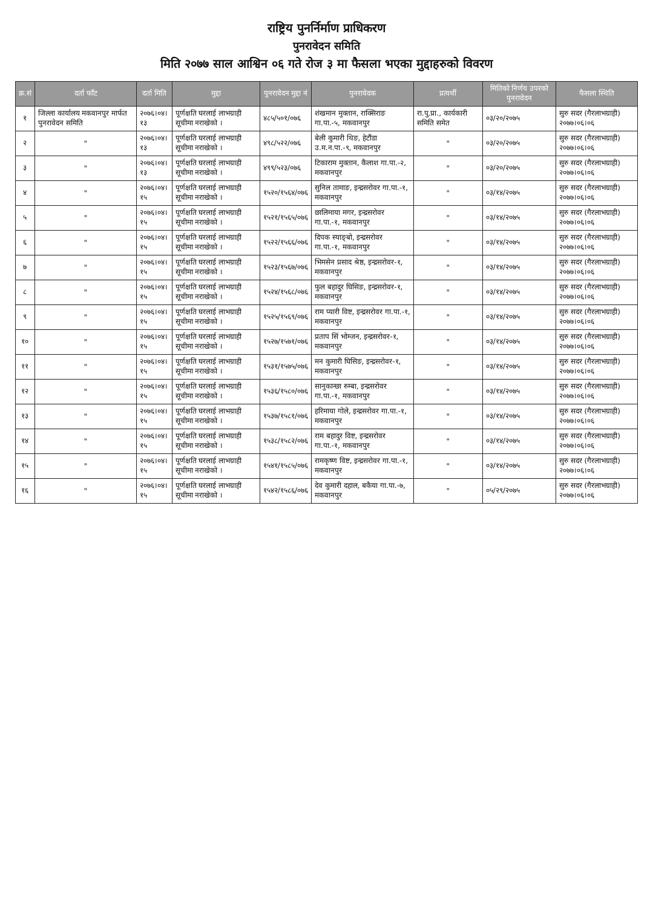राष्ट्रिय पुनर्निर्माण प्राधिकरण
पुनरावेदन समिति
मिति २०७७ साल आश्विन ०६ गते रोज ३ मा फैसला भएका मुद्दाहरुको विवरण
| क्र.सं | दर्ता फाँट | दर्ता मिति | मुद्दा | पुनरावेदन मुद्दा नं | पुनरावेदक | प्रत्यर्थी | मितिको निर्णय उपरको पुनरावेदन | फैसला स्थिति |
| --- | --- | --- | --- | --- | --- | --- | --- | --- |
| १ | जिल्ला कार्यालय मकवानपुर मार्फत पुनरावेदन समिति | २०७६।०४।१३ | पूर्णक्षति घरलाई लाभग्राही सूचीमा नराखेको । | ४८५/५०१/०७६ | शंखमान मुक्तान, राक्सिराङ गा.पा.-५, मकवानपुर | रा.पु.प्रा., कार्यकारी समिति समेत | ०३/२०/२०७५ | सुरु सदर (गैरलाभग्राही) २०७७।०६।०६ |
| २ | " | २०७६।०४।१३ | पूर्णक्षति घरलाई लाभग्राही सूचीमा नराखेको । | ४९८/५२२/०७६ | बेली कुमारी थिङ, हेटौंडा उ.म.न.पा.-९, मकवानपुर | " | ०३/२०/२०७५ | सुरु सदर (गैरलाभग्राही) २०७७।०६।०६ |
| ३ | " | २०७६।०४।१३ | पूर्णक्षति घरलाई लाभग्राही सूचीमा नराखेको । | ४९९/५२३/०७६ | टिकाराम मुक्तान, कैलाश गा.पा.-२, मकवानपुर | " | ०३/२०/२०७५ | सुरु सदर (गैरलाभग्राही) २०७७।०६।०६ |
| ४ | " | २०७६।०४।१५ | पूर्णक्षति घरलाई लाभग्राही सूचीमा नराखेको । | १५२०/१५६४/०७६ | सुनिल तामाङ, इन्द्रसरोवर गा.पा.-१, मकवानपुर | " | ०३/१४/२०७५ | सुरु सदर (गैरलाभग्राही) २०७७।०६।०६ |
| ५ | " | २०७६।०४।१५ | पूर्णक्षति घरलाई लाभग्राही सूचीमा नराखेको । | १५२१/१५६५/०७६ | छालिमाया मगर, इन्द्रसरोवर गा.पा.-१, मकवानपुर | " | ०३/१४/२०७५ | सुरु सदर (गैरलाभग्राही) २०७७।०६।०६ |
| ६ | " | २०७६।०४।१५ | पूर्णक्षति घरलाई लाभग्राही सूचीमा नराखेको । | १५२२/१५६६/०७६ | दिपक स्याङ्बो, इन्द्रसरोवर गा.पा.-१, मकवानपुर | " | ०३/१४/२०७५ | सुरु सदर (गैरलाभग्राही) २०७७।०६।०६ |
| ७ | " | २०७६।०४।१५ | पूर्णक्षति घरलाई लाभग्राही सूचीमा नराखेको । | १५२३/१५६७/०७६ | भिमसेन प्रसाद श्रेष्ठ, इन्द्रसरोवर-१, मकवानपुर | " | ०३/१४/२०७५ | सुरु सदर (गैरलाभग्राही) २०७७।०६।०६ |
| ८ | " | २०७६।०४।१५ | पूर्णक्षति घरलाई लाभग्राही सूचीमा नराखेको । | १५२४/१५६८/०७६ | फुल बहादुर घिसिङ, इन्द्रसरोवर-१, मकवानपुर | " | ०३/१४/२०७५ | सुरु सदर (गैरलाभग्राही) २०७७।०६।०६ |
| ९ | " | २०७६।०४।१५ | पूर्णक्षति घरलाई लाभग्राही सूचीमा नराखेको । | १५२५/१५६९/०७६ | राम प्यारी विष्ट, इन्द्रसरोवर गा.पा.-१, मकवानपुर | " | ०३/१४/२०७५ | सुरु सदर (गैरलाभग्राही) २०७७।०६।०६ |
| १० | " | २०७६।०४।१५ | पूर्णक्षति घरलाई लाभग्राही सूचीमा नराखेको । | १५२७/१५७१/०७६ | प्रताप सिं भोम्जन, इन्द्रसरोवर-१, मकवानपुर | " | ०३/१४/२०७५ | सुरु सदर (गैरलाभग्राही) २०७७।०६।०६ |
| ११ | " | २०७६।०४।१५ | पूर्णक्षति घरलाई लाभग्राही सूचीमा नराखेको । | १५३१/१५७५/०७६ | मन कुमारी घिसिङ, इन्द्रसरोवर-१, मकवानपुर | " | ०३/१४/२०७५ | सुरु सदर (गैरलाभग्राही) २०७७।०६।०६ |
| १२ | " | २०७६।०४।१५ | पूर्णक्षति घरलाई लाभग्राही सूचीमा नराखेको । | १५३६/१५८०/०७६ | सानुकान्छा रुम्बा, इन्द्रसरोवर गा.पा.-१, मकवानपुर | " | ०३/१४/२०७५ | सुरु सदर (गैरलाभग्राही) २०७७।०६।०६ |
| १३ | " | २०७६।०४।१५ | पूर्णक्षति घरलाई लाभग्राही सूचीमा नराखेको । | १५३७/१५८१/०७६ | हरिमाया गोले, इन्द्रसरोवर गा.पा.-१, मकवानपुर | " | ०३/१४/२०७५ | सुरु सदर (गैरलाभग्राही) २०७७।०६।०६ |
| १४ | " | २०७६।०४।१५ | पूर्णक्षति घरलाई लाभग्राही सूचीमा नराखेको । | १५३८/१५८२/०७६ | राम बहादुर विष्ट, इन्द्रसरोवर गा.पा.-१, मकवानपुर | " | ०३/१४/२०७५ | सुरु सदर (गैरलाभग्राही) २०७७।०६।०६ |
| १५ | " | २०७६।०४।१५ | पूर्णक्षति घरलाई लाभग्राही सूचीमा नराखेको । | १५४१/१५८५/०७६ | रामकृष्ण विष्ट, इन्द्रसरोवर गा.पा.-१, मकवानपुर | " | ०३/१४/२०७५ | सुरु सदर (गैरलाभग्राही) २०७७।०६।०६ |
| १६ | " | २०७६।०४।१५ | पूर्णक्षति घरलाई लाभग्राही सूचीमा नराखेको । | १५४२/१५८६/०७६ | देव कुमारी दहाल, बकैया गा.पा.-७, मकवानपुर | " | ०५/२९/२०७५ | सुरु सदर (गैरलाभग्राही) २०७७।०६।०६ |